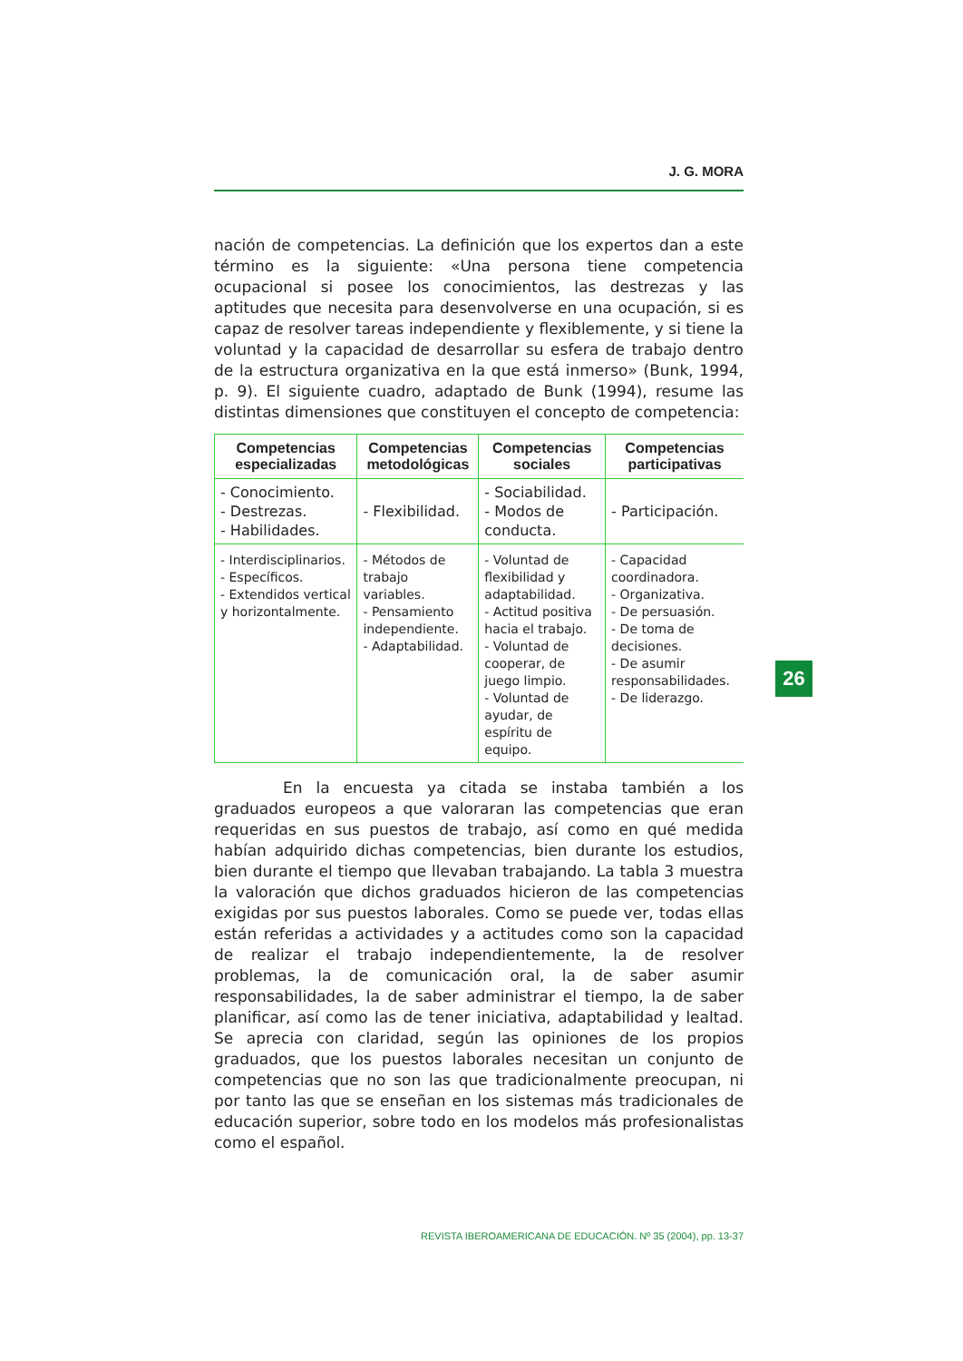J. G. MORA
nación de competencias. La definición que los expertos dan a este término es la siguiente: «Una persona tiene competencia ocupacional si posee los conocimientos, las destrezas y las aptitudes que necesita para desenvolverse en una ocupación, si es capaz de resolver tareas independiente y flexiblemente, y si tiene la voluntad y la capacidad de desarrollar su esfera de trabajo dentro de la estructura organizativa en la que está inmerso» (Bunk, 1994, p. 9). El siguiente cuadro, adaptado de Bunk (1994), resume las distintas dimensiones que constituyen el concepto de competencia:
| Competencias especializadas | Competencias metodológicas | Competencias sociales | Competencias participativas |
| --- | --- | --- | --- |
| - Conocimiento. - Destrezas. - Habilidades. | - Flexibilidad. | - Sociabilidad. - Modos de conducta. | - Participación. |
| - Interdisciplinarios. - Específicos. - Extendidos vertical y horizontalmente. | - Métodos de trabajo variables. - Pensamiento independiente. - Adaptabilidad. | - Voluntad de flexibilidad y adaptabilidad. - Actitud positiva hacia el trabajo. - Voluntad de cooperar, de juego limpio. - Voluntad de ayudar, de espíritu de equipo. | - Capacidad coordinadora. - Organizativa. - De persuasión. - De toma de decisiones. - De asumir responsabilidades. - De liderazgo. |
En la encuesta ya citada se instaba también a los graduados europeos a que valoraran las competencias que eran requeridas en sus puestos de trabajo, así como en qué medida habían adquirido dichas competencias, bien durante los estudios, bien durante el tiempo que llevaban trabajando. La tabla 3 muestra la valoración que dichos graduados hicieron de las competencias exigidas por sus puestos laborales. Como se puede ver, todas ellas están referidas a actividades y a actitudes como son la capacidad de realizar el trabajo independientemente, la de resolver problemas, la de comunicación oral, la de saber asumir responsabilidades, la de saber administrar el tiempo, la de saber planificar, así como las de tener iniciativa, adaptabilidad y lealtad. Se aprecia con claridad, según las opiniones de los propios graduados, que los puestos laborales necesitan un conjunto de competencias que no son las que tradicionalmente preocupan, ni por tanto las que se enseñan en los sistemas más tradicionales de educación superior, sobre todo en los modelos más profesionalistas como el español.
REVISTA IBEROAMERICANA DE EDUCACIÓN. Nº 35 (2004), pp. 13-37
26